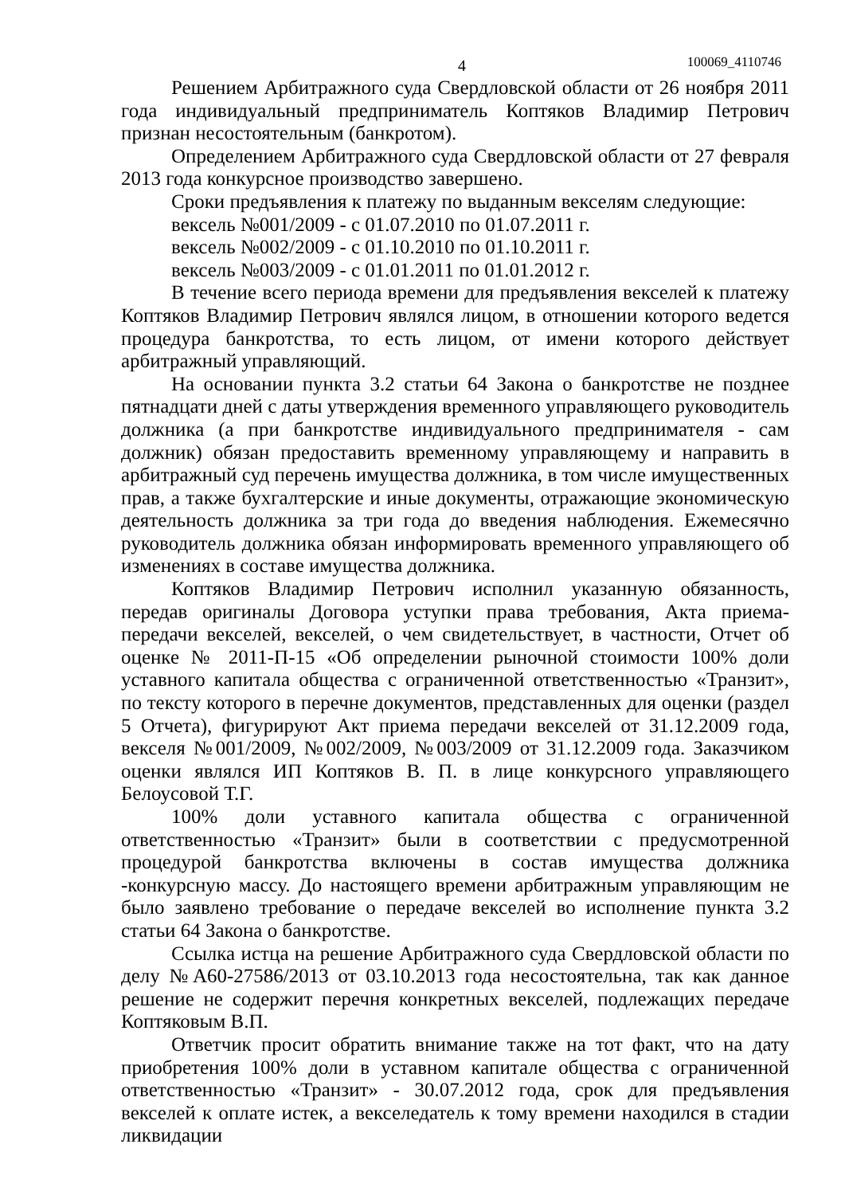4 100069_4110746
Решением Арбитражного суда Свердловской области от 26 ноября 2011 года индивидуальный предприниматель Коптяков Владимир Петрович признан несостоятельным (банкротом).
Определением Арбитражного суда Свердловской области от 27 февраля 2013 года конкурсное производство завершено.
Сроки предъявления к платежу по выданным векселям следующие:
вексель №001/2009 - с 01.07.2010 по 01.07.2011 г.
вексель №002/2009 - с 01.10.2010 по 01.10.2011 г.
вексель №003/2009 - с 01.01.2011 по 01.01.2012 г.
В течение всего периода времени для предъявления векселей к платежу Коптяков Владимир Петрович являлся лицом, в отношении которого ведется процедура банкротства, то есть лицом, от имени которого действует арбитражный управляющий.
На основании пункта 3.2 статьи 64 Закона о банкротстве не позднее пятнадцати дней с даты утверждения временного управляющего руководитель должника (а при банкротстве индивидуального предпринимателя - сам должник) обязан предоставить временному управляющему и направить в арбитражный суд перечень имущества должника, в том числе имущественных прав, а также бухгалтерские и иные документы, отражающие экономическую деятельность должника за три года до введения наблюдения. Ежемесячно руководитель должника обязан информировать временного управляющего об изменениях в составе имущества должника.
Коптяков Владимир Петрович исполнил указанную обязанность, передав оригиналы Договора уступки права требования, Акта приема-передачи векселей, векселей, о чем свидетельствует, в частности, Отчет об оценке № 2011-П-15 «Об определении рыночной стоимости 100% доли уставного капитала общества с ограниченной ответственностью «Транзит», по тексту которого в перечне документов, представленных для оценки (раздел 5 Отчета), фигурируют Акт приема передачи векселей от 31.12.2009 года, векселя №001/2009, №002/2009, №003/2009 от 31.12.2009 года. Заказчиком оценки являлся ИП Коптяков В. П. в лице конкурсного управляющего Белоусовой Т.Г.
100% доли уставного капитала общества с ограниченной ответственностью «Транзит» были в соответствии с предусмотренной процедурой банкротства включены в состав имущества должника -конкурсную массу. До настоящего времени арбитражным управляющим не было заявлено требование о передаче векселей во исполнение пункта 3.2 статьи 64 Закона о банкротстве.
Ссылка истца на решение Арбитражного суда Свердловской области по делу №А60-27586/2013 от 03.10.2013 года несостоятельна, так как данное решение не содержит перечня конкретных векселей, подлежащих передаче Коптяковым В.П.
Ответчик просит обратить внимание также на тот факт, что на дату приобретения 100% доли в уставном капитале общества с ограниченной ответственностью «Транзит» - 30.07.2012 года, срок для предъявления векселей к оплате истек, а векселедатель к тому времени находился в стадии ликвидации